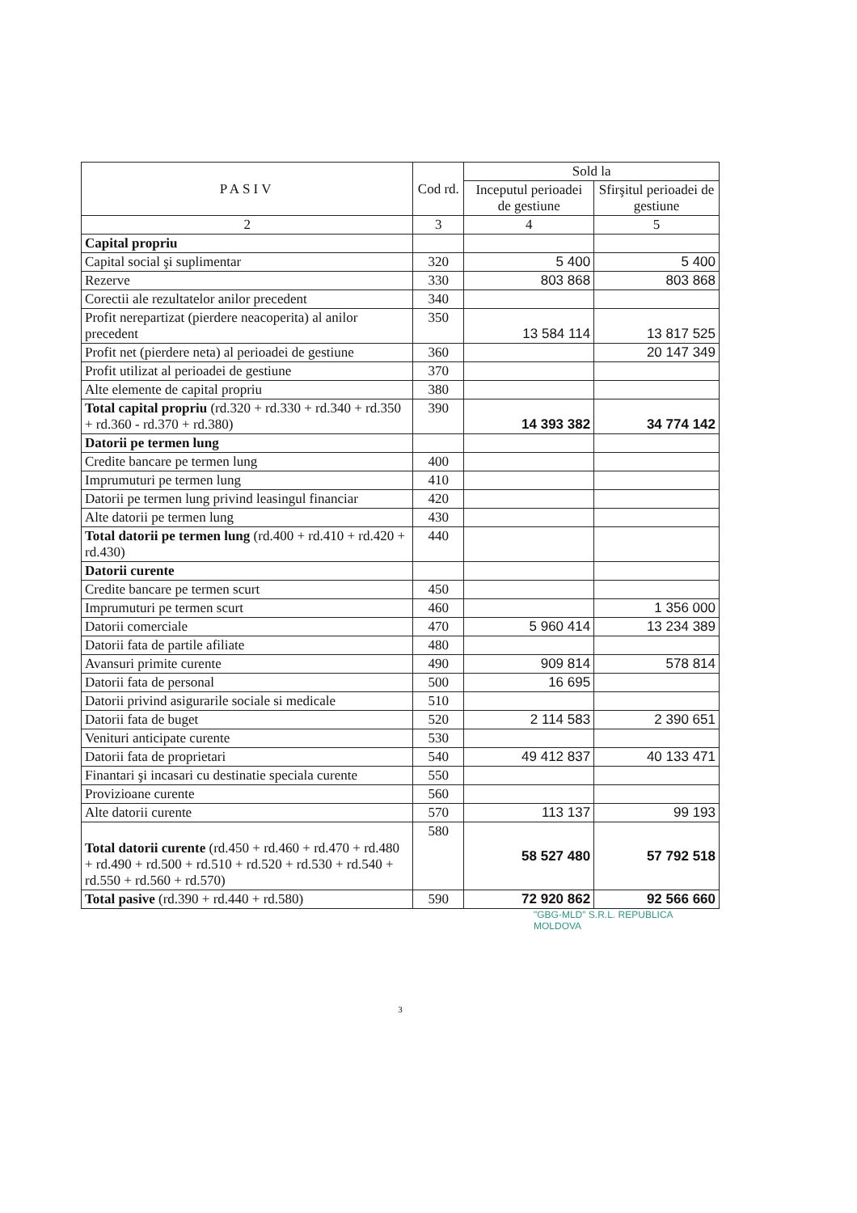| PASIV | Cod rd. | Sold la | |
| --- | --- | --- | --- |
| | | Inceputul perioadei de gestiune | Sfirşitul perioadei de gestiune |
| 2 | 3 | 4 | 5 |
| Capital propriu | | | |
| Capital social şi suplimentar | 320 | 5 400 | 5 400 |
| Rezerve | 330 | 803 868 | 803 868 |
| Corectii ale rezultatelor anilor precedent | 340 | | |
| Profit nerepartizat (pierdere neacoperita) al anilor precedent | 350 | 13 584 114 | 13 817 525 |
| Profit net (pierdere neta) al perioadei de gestiune | 360 | | 20 147 349 |
| Profit utilizat al perioadei de gestiune | 370 | | |
| Alte elemente de capital propriu | 380 | | |
| Total capital propriu (rd.320 + rd.330 + rd.340 + rd.350 + rd.360 - rd.370 + rd.380) | 390 | 14 393 382 | 34 774 142 |
| Datorii pe termen lung | | | |
| Credite bancare pe termen lung | 400 | | |
| Imprumuturi pe termen lung | 410 | | |
| Datorii pe termen lung privind leasingul financiar | 420 | | |
| Alte datorii pe termen lung | 430 | | |
| Total datorii pe termen lung (rd.400 + rd.410 + rd.420 + rd.430) | 440 | | |
| Datorii curente | | | |
| Credite bancare pe termen scurt | 450 | | |
| Imprumuturi pe termen scurt | 460 | | 1 356 000 |
| Datorii comerciale | 470 | 5 960 414 | 13 234 389 |
| Datorii fata de partile afiliate | 480 | | |
| Avansuri primite curente | 490 | 909 814 | 578 814 |
| Datorii fata de personal | 500 | 16 695 | |
| Datorii privind asigurarile sociale si medicale | 510 | | |
| Datorii fata de buget | 520 | 2 114 583 | 2 390 651 |
| Venituri anticipate curente | 530 | | |
| Datorii fata de proprietari | 540 | 49 412 837 | 40 133 471 |
| Finantari şi incasari cu destinatie speciala curente | 550 | | |
| Provizioane curente | 560 | | |
| Alte datorii curente | 570 | 113 137 | 99 193 |
| Total datorii curente (rd.450 + rd.460 + rd.470 + rd.480 + rd.490 + rd.500 + rd.510 + rd.520 + rd.530 + rd.540 + rd.550 + rd.560 + rd.570) | 580 | 58 527 480 | 57 792 518 |
| Total pasive (rd.390 + rd.440 + rd.580) | 590 | 72 920 862 | 92 566 660 |
"GBG-MLD" S.R.L. REPUBLICA MOLDOVA
3